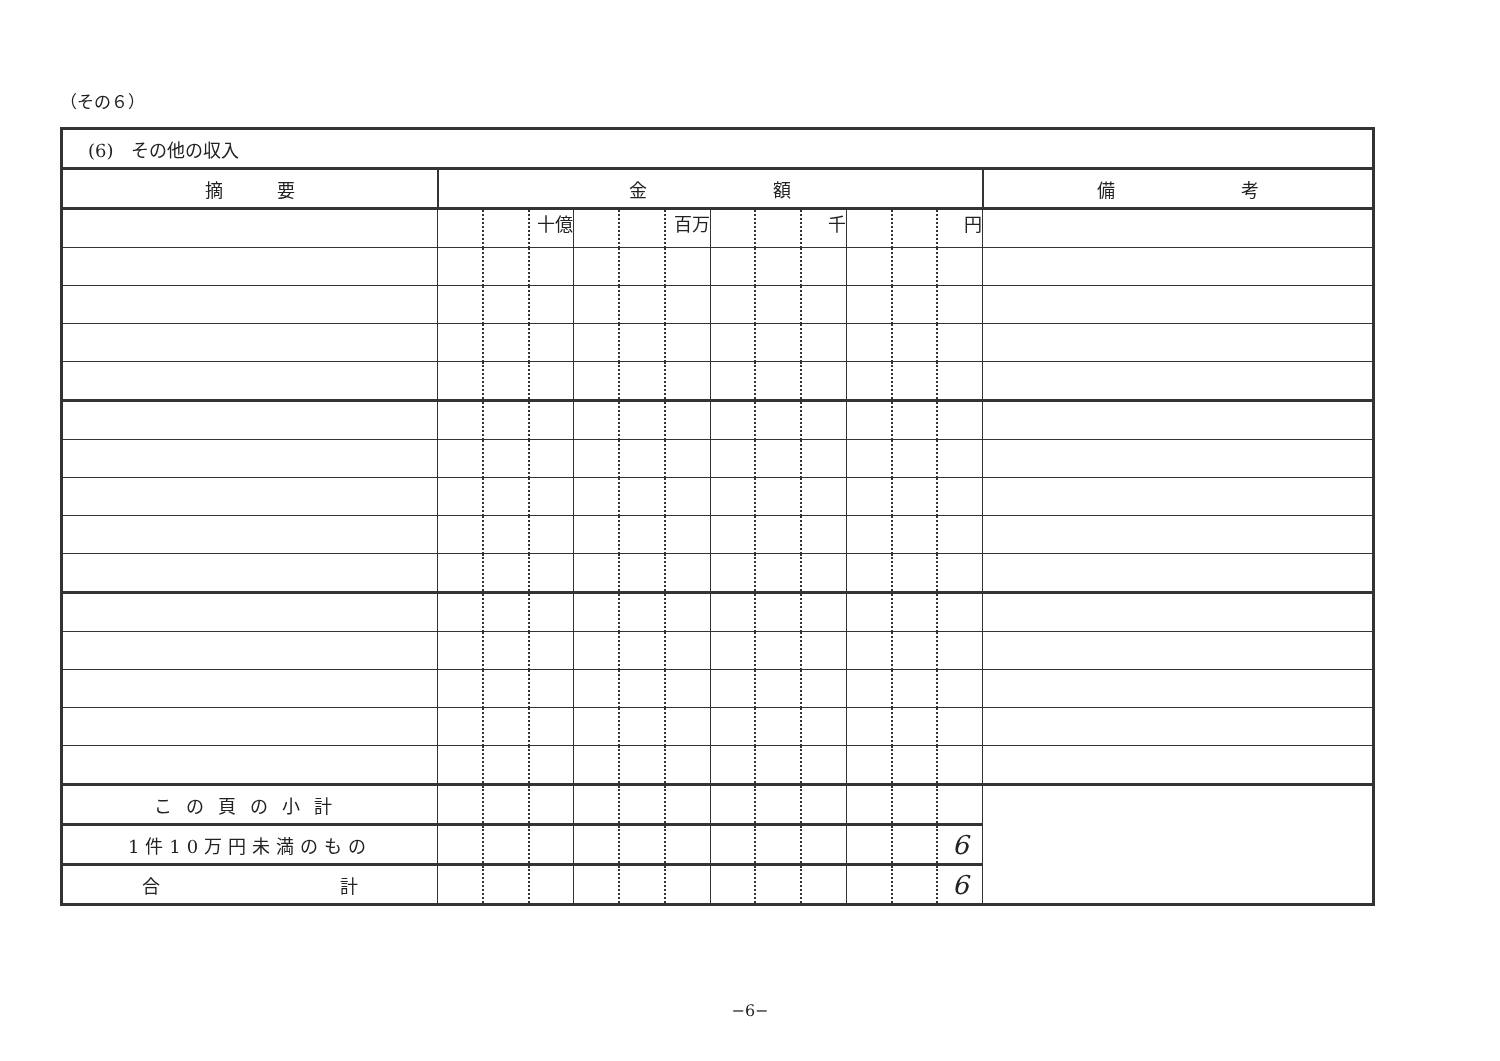（その６）
| (6) その他の収入 | | | | | | | | | | | | | |
| 摘 要 | 金 額 | | | | | | | | | | | | 備 考 |
| | | | 十億 | | | 百万 | | | 千 | | | 円 | |
| この頁の小計 | | | | | | | | | | | | | |
| 1件10万円未満のもの | | | | | | | | | | | | 6 | |
| 合 計 | | | | | | | | | | | | 6 | |
−6−